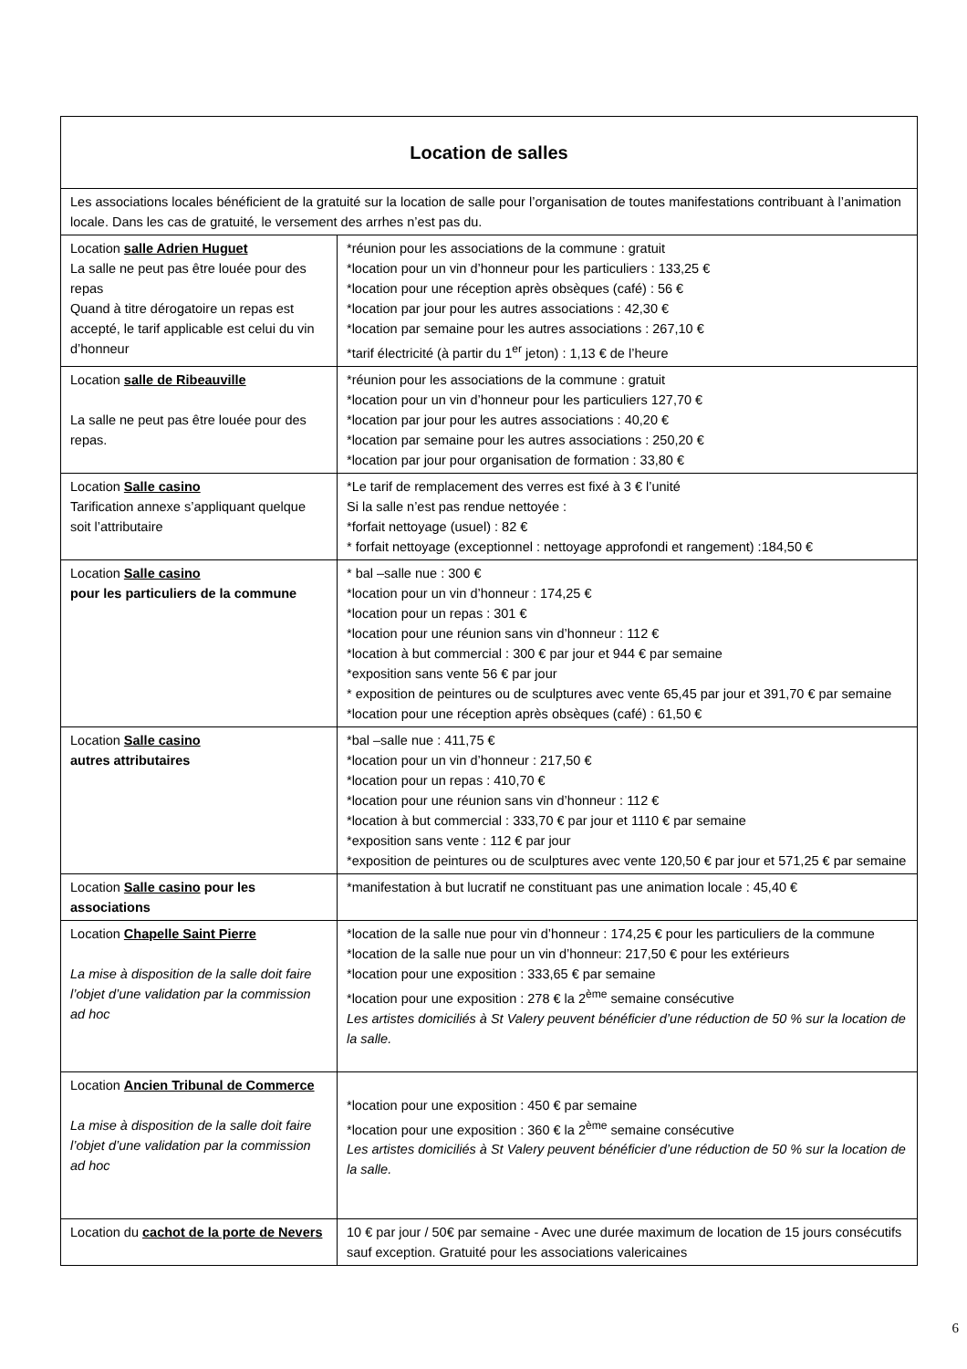| Location de salles | |
| Les associations locales bénéficient de la gratuité sur la location de salle pour l’organisation de toutes manifestations contribuant à l’animation locale. Dans les cas de gratuité, le versement des arrhes n’est pas du. | |
| Location salle Adrien Huguet La salle ne peut pas être louée pour des repas Quand à titre dérogatoire un repas est accepté, le tarif applicable est celui du vin d’honneur | *réunion pour les associations de la commune : gratuit *location pour un vin d’honneur pour les particuliers : 133,25 € *location pour une réception après obsèques (café) : 56 € *location par jour pour les autres associations : 42,30 € *location par semaine pour les autres associations : 267,10 € *tarif électricité (à partir du 1<sup>er</sup> jeton) : 1,13 € de l’heure |
| Location salle de Ribeauville La salle ne peut pas être louée pour des repas. | *réunion pour les associations de la commune : gratuit *location pour un vin d’honneur pour les particuliers 127,70 € *location par jour pour les autres associations : 40,20 € *location par semaine pour les autres associations : 250,20 € *location par jour pour organisation de formation : 33,80 € |
| Location Salle casino Tarification annexe s’appliquant quelque soit l’attributaire | *Le tarif de remplacement des verres est fixé à 3 € l’unité Si la salle n’est pas rendue nettoyée : *forfait nettoyage (usuel) : 82 € * forfait nettoyage (exceptionnel : nettoyage approfondi et rangement) :184,50 € |
| Location Salle casino pour les particuliers de la commune | * bal –salle nue : 300 € *location pour un vin d’honneur : 174,25 € *location pour un repas : 301 € *location pour une réunion sans vin d’honneur : 112 € *location à but commercial : 300 € par jour et 944 € par semaine *exposition sans vente 56 € par jour * exposition de peintures ou de sculptures avec vente 65,45 par jour et 391,70 € par semaine *location pour une réception après obsèques (café) : 61,50 € |
| Location Salle casino autres attributaires | *bal –salle nue : 411,75 € *location pour un vin d’honneur : 217,50 € *location pour un repas : 410,70 € *location pour une réunion sans vin d’honneur : 112 € *location à but commercial : 333,70 € par jour et 1110 € par semaine *exposition sans vente : 112 € par jour *exposition de peintures ou de sculptures avec vente 120,50 € par jour et 571,25 € par semaine |
| Location Salle casino pour les associations | *manifestation à but lucratif ne constituant pas une animation locale : 45,40 € |
| Location Chapelle Saint Pierre La mise à disposition de la salle doit faire l’objet d’une validation par la commission ad hoc | *location de la salle nue pour vin d’honneur : 174,25 € pour les particuliers de la commune *location de la salle nue pour un vin d’honneur: 217,50 € pour les extérieurs *location pour une exposition : 333,65 € par semaine *location pour une exposition : 278 € la 2<sup>ème</sup> semaine consécutive Les artistes domiciliés à St Valery peuvent bénéficier d’une réduction de 50 % sur la location de la salle. |
| Location Ancien Tribunal de Commerce La mise à disposition de la salle doit faire l’objet d’une validation par la commission ad hoc | *location pour une exposition : 450 € par semaine *location pour une exposition : 360 € la 2<sup>ème</sup> semaine consécutive Les artistes domiciliés à St Valery peuvent bénéficier d’une réduction de 50 % sur la location de la salle. |
| Location du cachot de la porte de Nevers | 10 € par jour / 50€ par semaine - Avec une durée maximum de location de 15 jours consécutifs sauf exception. Gratuité pour les associations valericaines |
6